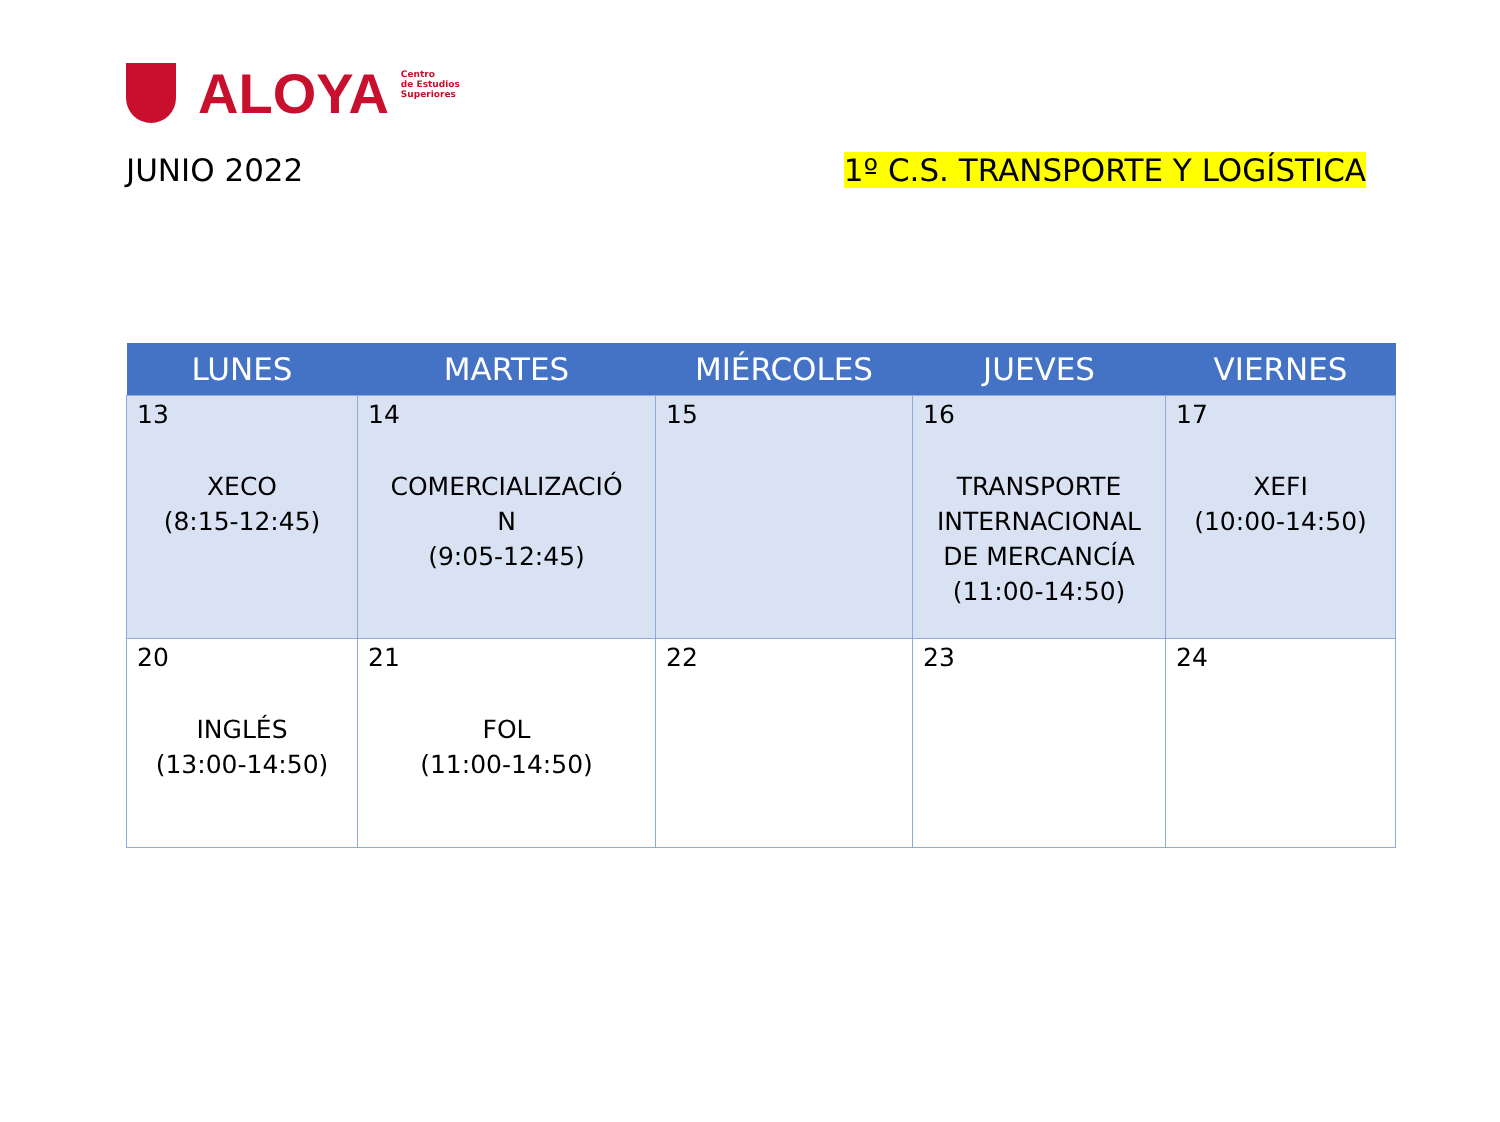ALOYA
Centro
de Estudios
Superiores
JUNIO 2022 1º C.S. TRANSPORTE Y LOGÍSTICA
| LUNES | MARTES | MIÉRCOLES | JUEVES | VIERNES |
| --- | --- | --- | --- | --- |
| 13 XECO (8:15-12:45) | 14 COMERCIALIZACIÓ N (9:05-12:45) | 15 | 16 TRANSPORTE INTERNACIONAL DE MERCANCÍA (11:00-14:50) | 17 XEFI (10:00-14:50) |
| 20 INGLÉS (13:00-14:50) | 21 FOL (11:00-14:50) | 22 | 23 | 24 |